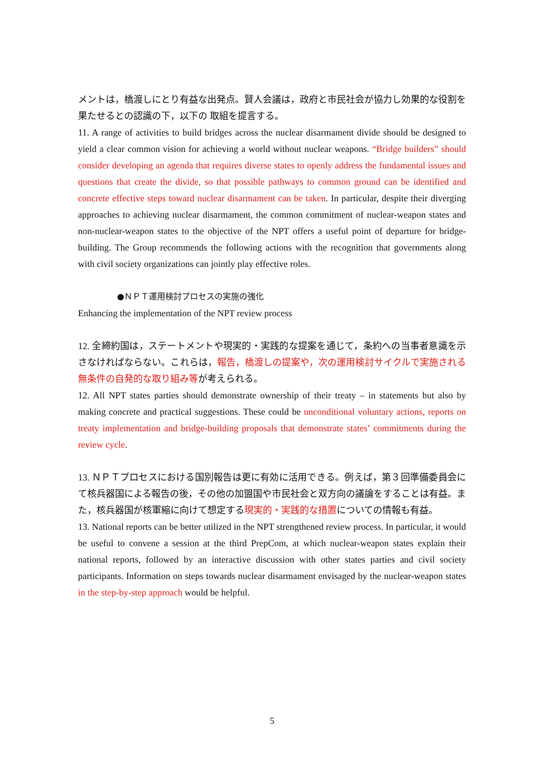メントは，橋渡しにとり有益な出発点。賢人会議は，政府と市民社会が協力し効果的な役割を果たせるとの認識の下，以下の 取組を提言する。
11. A range of activities to build bridges across the nuclear disarmament divide should be designed to yield a clear common vision for achieving a world without nuclear weapons. “Bridge builders” should consider developing an agenda that requires diverse states to openly address the fundamental issues and questions that create the divide, so that possible pathways to common ground can be identified and concrete effective steps toward nuclear disarmament can be taken. In particular, despite their diverging approaches to achieving nuclear disarmament, the common commitment of nuclear-weapon states and non-nuclear-weapon states to the objective of the NPT offers a useful point of departure for bridge-building. The Group recommends the following actions with the recognition that governments along with civil society organizations can jointly play effective roles.
●ＮＰＴ運用検討プロセスの実施の強化
Enhancing the implementation of the NPT review process
12. 全締約国は，ステートメントや現実的・実践的な提案を通じて，条約への当事者意識を示さなければならない。これらは，報告，橋渡しの提案や，次の運用検討サイクルで実施される無条件の自発的な取り組み等が考えられる。
12. All NPT states parties should demonstrate ownership of their treaty – in statements but also by making concrete and practical suggestions. These could be unconditional voluntary actions, reports on treaty implementation and bridge-building proposals that demonstrate states’ commitments during the review cycle.
13. ＮＰＴプロセスにおける国別報告は更に有効に活用できる。例えば，第３回準備委員会にて核兵器国による報告の後，その他の加盟国や市民社会と双方向の議論をすることは有益。また，核兵器国が核軍縮に向けて想定する現実的・実践的な措置についての情報も有益。
13. National reports can be better utilized in the NPT strengthened review process. In particular, it would be useful to convene a session at the third PrepCom, at which nuclear-weapon states explain their national reports, followed by an interactive discussion with other states parties and civil society participants. Information on steps towards nuclear disarmament envisaged by the nuclear-weapon states in the step-by-step approach would be helpful.
5